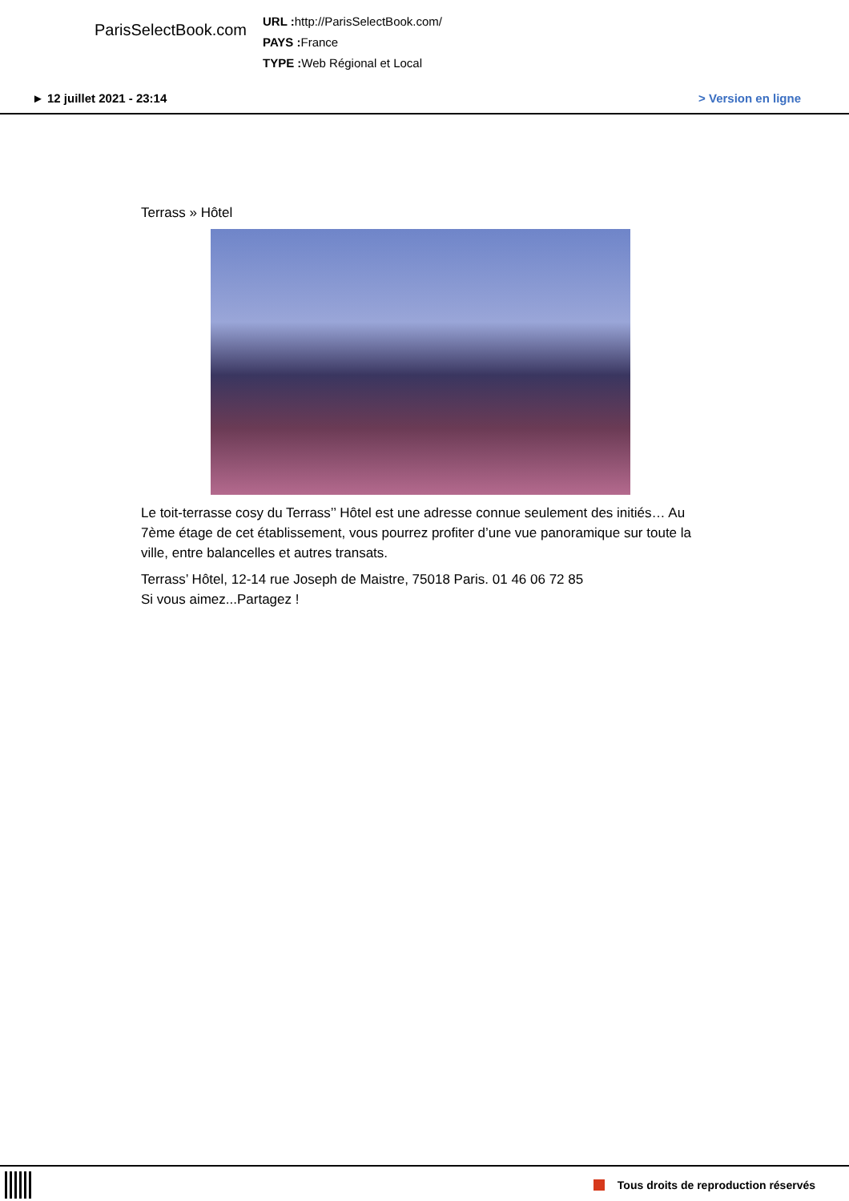ParisSelectBook.com
URL : http://ParisSelectBook.com/
PAYS : France
TYPE : Web Régional et Local
► 12 juillet 2021 - 23:14 > Version en ligne
Terrass » Hôtel
Le toit-terrasse cosy du Terrass’’ Hôtel est une adresse connue seulement des initiés… Au 7ème étage de cet établissement, vous pourrez profiter d’une vue panoramique sur toute la ville, entre balancelles et autres transats.
Terrass’ Hôtel, 12-14 rue Joseph de Maistre, 75018 Paris. 01 46 06 72 85
Si vous aimez...Partagez !
Tous droits de reproduction réservés